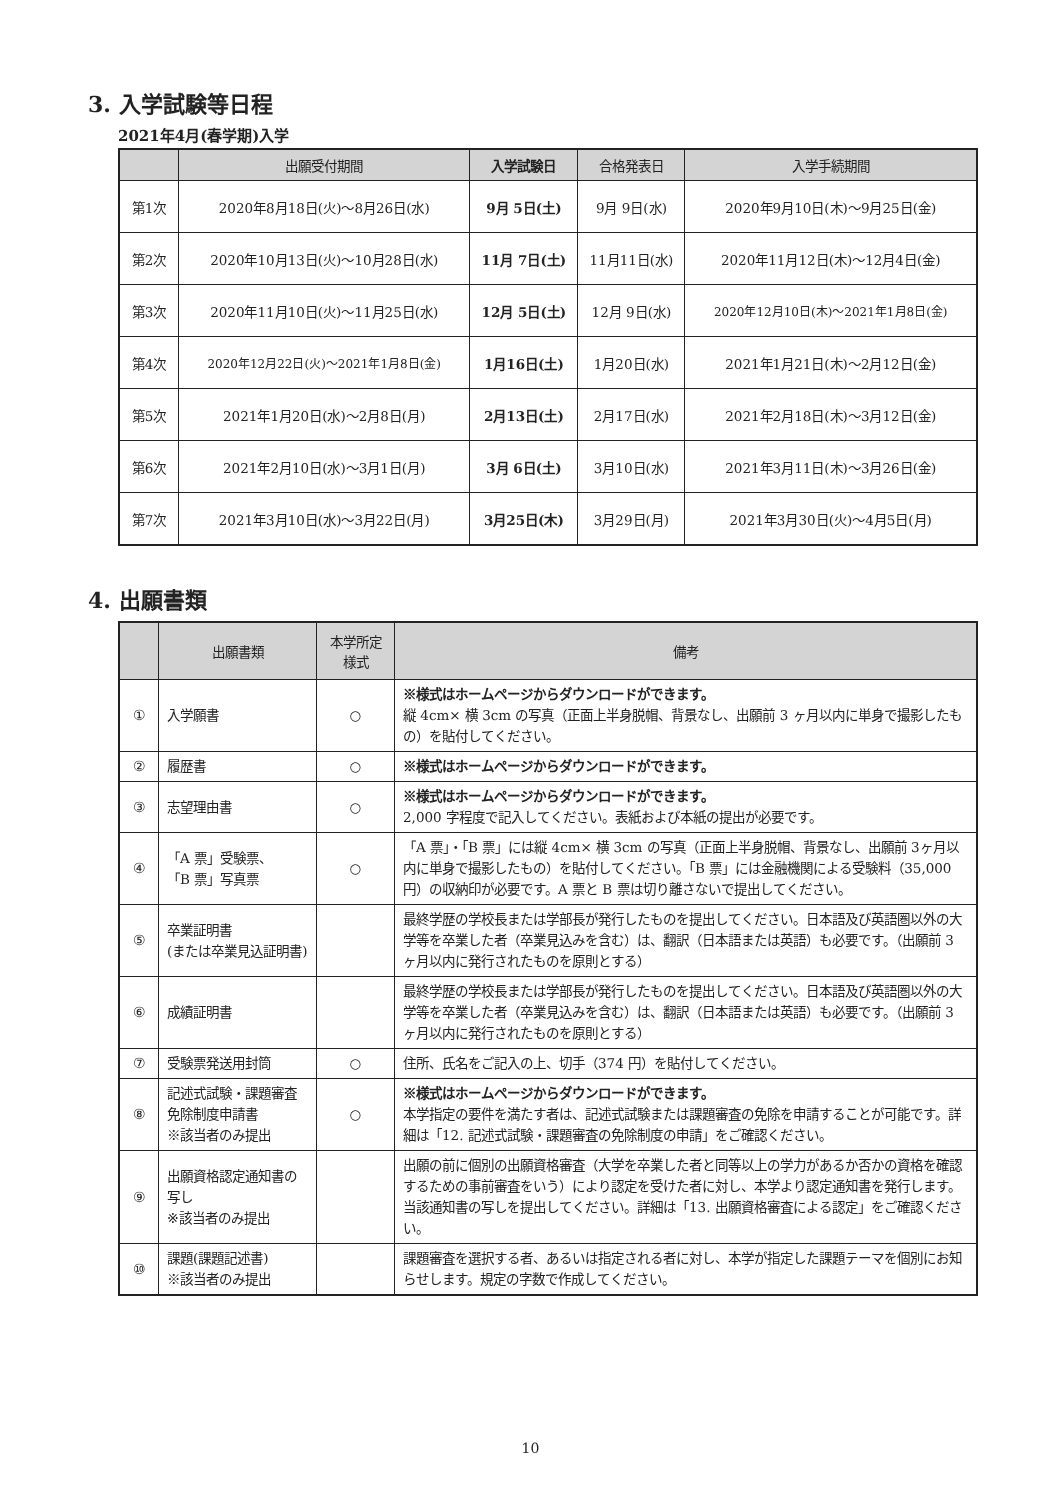3. 入学試験等日程
2021年4月(春学期)入学
| | 出願受付期間 | 入学試験日 | 合格発表日 | 入学手続期間 |
| --- | --- | --- | --- | --- |
| 第1次 | 2020年8月18日(火)～8月26日(水) | 9月 5日(土) | 9月 9日(水) | 2020年9月10日(木)～9月25日(金) |
| 第2次 | 2020年10月13日(火)～10月28日(水) | 11月 7日(土) | 11月11日(水) | 2020年11月12日(木)～12月4日(金) |
| 第3次 | 2020年11月10日(火)～11月25日(水) | 12月 5日(土) | 12月 9日(水) | 2020年12月10日(木)～2021年1月8日(金) |
| 第4次 | 2020年12月22日(火)～2021年1月8日(金) | 1月16日(土) | 1月20日(水) | 2021年1月21日(木)～2月12日(金) |
| 第5次 | 2021年1月20日(水)～2月8日(月) | 2月13日(土) | 2月17日(水) | 2021年2月18日(木)～3月12日(金) |
| 第6次 | 2021年2月10日(水)～3月1日(月) | 3月 6日(土) | 3月10日(水) | 2021年3月11日(木)～3月26日(金) |
| 第7次 | 2021年3月10日(水)～3月22日(月) | 3月25日(木) | 3月29日(月) | 2021年3月30日(火)～4月5日(月) |
4. 出願書類
| | 出願書類 | 本学所定 様式 | 備考 |
| --- | --- | --- | --- |
| ① | 入学願書 | ○ | ※様式はホームページからダウンロードができます。 縦 4cm× 横 3cm の写真（正面上半身脱帽、背景なし、出願前 3 ヶ月以内に単身で撮影したもの）を貼付してください。 |
| ② | 履歴書 | ○ | ※様式はホームページからダウンロードができます。 |
| ③ | 志望理由書 | ○ | ※様式はホームページからダウンロードができます。 2,000 字程度で記入してください。表紙および本紙の提出が必要です。 |
| ④ | 「A 票」受験票、 「B 票」写真票 | ○ | 「A 票」・「B 票」には縦 4cm× 横 3cm の写真（正面上半身脱帽、背景なし、出願前 3ヶ月以内に単身で撮影したもの）を貼付してください。「B 票」には金融機関による受験料（35,000 円）の収納印が必要です。A 票と B 票は切り離さないで提出してください。 |
| ⑤ | 卒業証明書 (または卒業見込証明書) | | 最終学歴の学校長または学部長が発行したものを提出してください。日本語及び英語圏以外の大学等を卒業した者（卒業見込みを含む）は、翻訳（日本語または英語）も必要です。（出願前 3 ヶ月以内に発行されたものを原則とする） |
| ⑥ | 成績証明書 | | 最終学歴の学校長または学部長が発行したものを提出してください。日本語及び英語圏以外の大学等を卒業した者（卒業見込みを含む）は、翻訳（日本語または英語）も必要です。（出願前 3 ヶ月以内に発行されたものを原則とする） |
| ⑦ | 受験票発送用封筒 | ○ | 住所、氏名をご記入の上、切手（374 円）を貼付してください。 |
| ⑧ | 記述式試験・課題審査免除制度申請書 ※該当者のみ提出 | ○ | ※様式はホームページからダウンロードができます。 本学指定の要件を満たす者は、記述式試験または課題審査の免除を申請することが可能です。詳細は「12. 記述式試験・課題審査の免除制度の申請」をご確認ください。 |
| ⑨ | 出願資格認定通知書の写し ※該当者のみ提出 | | 出願の前に個別の出願資格審査（大学を卒業した者と同等以上の学力があるか否かの資格を確認するための事前審査をいう）により認定を受けた者に対し、本学より認定通知書を発行します。当該通知書の写しを提出してください。詳細は「13. 出願資格審査による認定」をご確認ください。 |
| ⑩ | 課題(課題記述書) ※該当者のみ提出 | | 課題審査を選択する者、あるいは指定される者に対し、本学が指定した課題テーマを個別にお知らせします。規定の字数で作成してください。 |
10